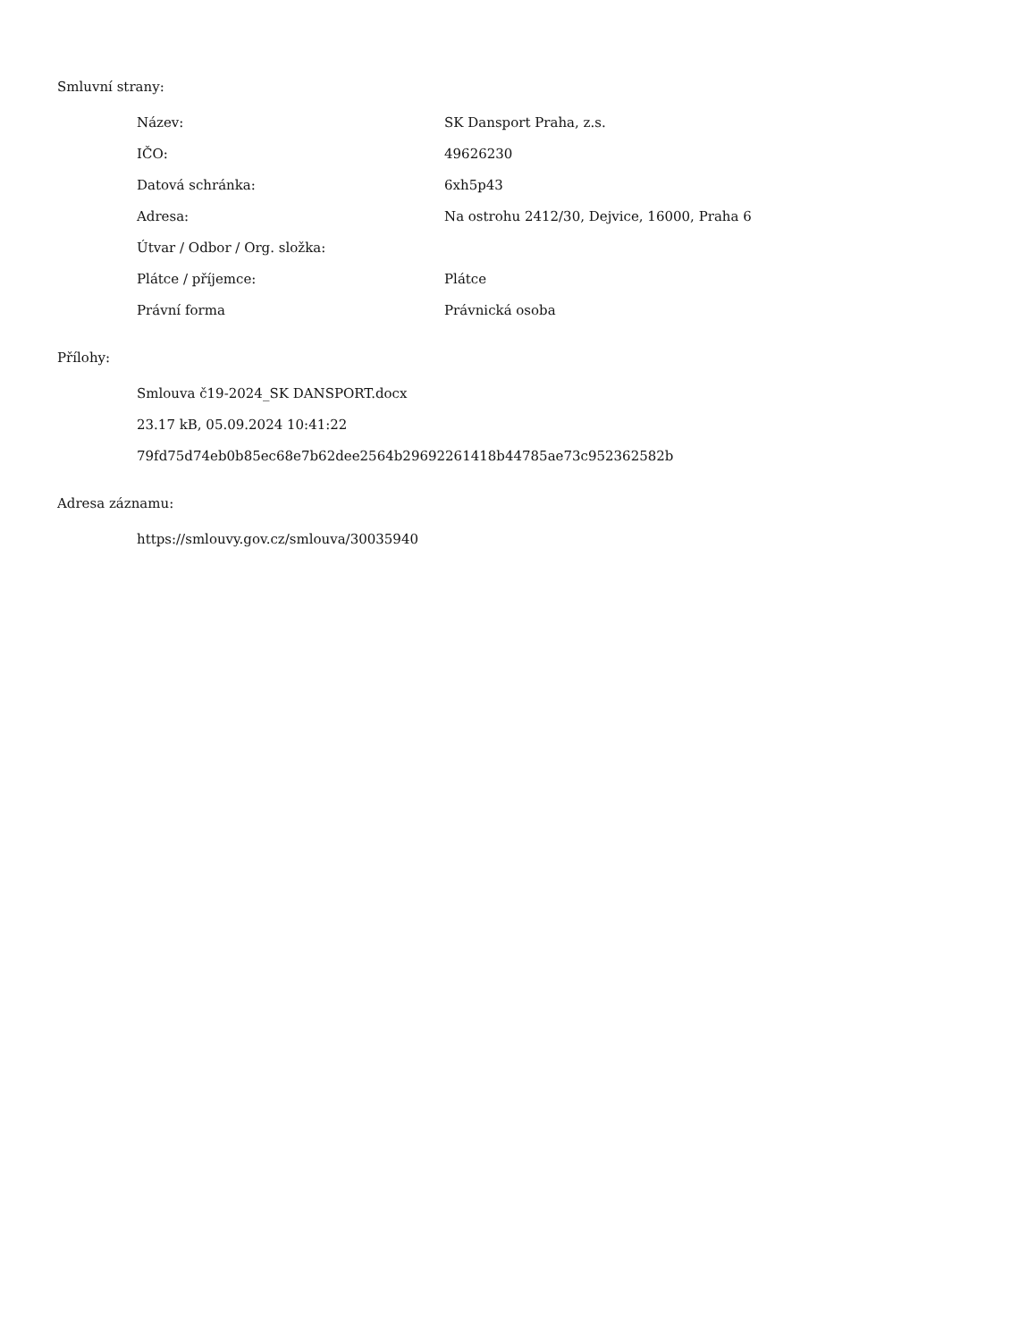Smluvní strany:
| Název: | SK Dansport Praha, z.s. |
| IČO: | 49626230 |
| Datová schránka: | 6xh5p43 |
| Adresa: | Na ostrohu 2412/30, Dejvice, 16000, Praha 6 |
| Útvar / Odbor / Org. složka: | |
| Plátce / příjemce: | Plátce |
| Právní forma | Právnická osoba |
Přílohy:
Smlouva č19-2024_SK DANSPORT.docx
23.17 kB, 05.09.2024 10:41:22
79fd75d74eb0b85ec68e7b62dee2564b29692261418b44785ae73c952362582b
Adresa záznamu:
https://smlouvy.gov.cz/smlouva/30035940